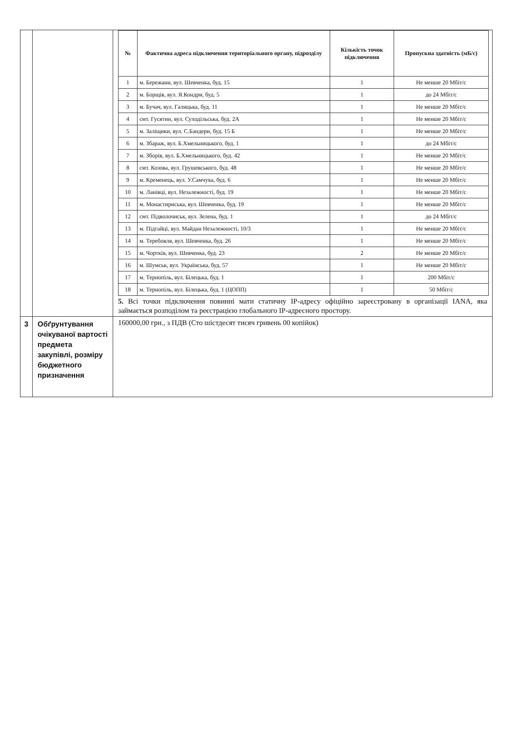| | | / № / Фактична адреса підключення територіального органу, підрозділу / Кількість точок підключення / Пропускна здатність (мБ/с) / / --- / --- / --- / --- / / 1 / м. Бережани, вул. Шевченка, буд. 15 / 1 / Не менше 20 Мбіт/с / / 2 / м. Борщів, вул. Я.Кондри, буд. 5 / 1 / до 24 Мбіт/с / / 3 / м. Бучач, вул. Галицька, буд. 11 / 1 / Не менше 20 Мбіт/с / / 4 / смт. Гусятин, вул. Суходільська, буд. 2А / 1 / Не менше 20 Мбіт/с / / 5 / м. Заліщики, вул. С.Бандери, буд. 15 Б / 1 / Не менше 20 Мбіт/с / / 6 / м. Збараж, вул. Б.Хмельницького, буд. 1 / 1 / до 24 Мбіт/с / / 7 / м. Зборів, вул. Б.Хмельницького, буд. 42 / 1 / Не менше 20 Мбіт/с / / 8 / смт. Козова, вул. Грушевського, буд. 48 / 1 / Не менше 20 Мбіт/с / / 9 / м. Кременець, вул. У.Самчука, буд. 6 / 1 / Не менше 20 Мбіт/с / / 10 / м. Ланівці, вул. Незалежності, буд. 19 / 1 / Не менше 20 Мбіт/с / / 11 / м. Монастириська, вул. Шевченка, буд. 19 / 1 / Не менше 20 Мбіт/с / / 12 / смт. Підволочиськ, вул. Зелена, буд. 1 / 1 / до 24 Мбіт/с / / 13 / м. Підгайці, вул. Майдан Незалежності, 10/3 / 1 / Не менше 20 Мбіт/с / / 14 / м. Теребовля, вул. Шевченка, буд. 26 / 1 / Не менше 20 Мбіт/с / / 15 / м. Чортків, вул. Шевченка, буд. 23 / 2 / Не менше 20 Мбіт/с / / 16 / м. Шумськ, вул. Українська, буд. 57 / 1 / Не менше 20 Мбіт/с / / 17 / м. Тернопіль, вул. Білецька, буд. 1 / 1 / 200 Мбіт/с / / 18 / м. Тернопіль, вул. Білецька, буд. 1 (ЦОПП) / 1 / 50 Мбіт/с / 5. Всі точки підключення повинні мати статичну IP-адресу офіційно зареєстровану в організації IANA, яка займається розподілом та реєстрацією глобального IP-адресного простору. |
| 3 | Обґрунтування очікуваної вартості предмета закупівлі, розміру бюджетного призначення | 160000,00 грн., з ПДВ (Сто шістдесят тисяч гривень 00 копійок) |